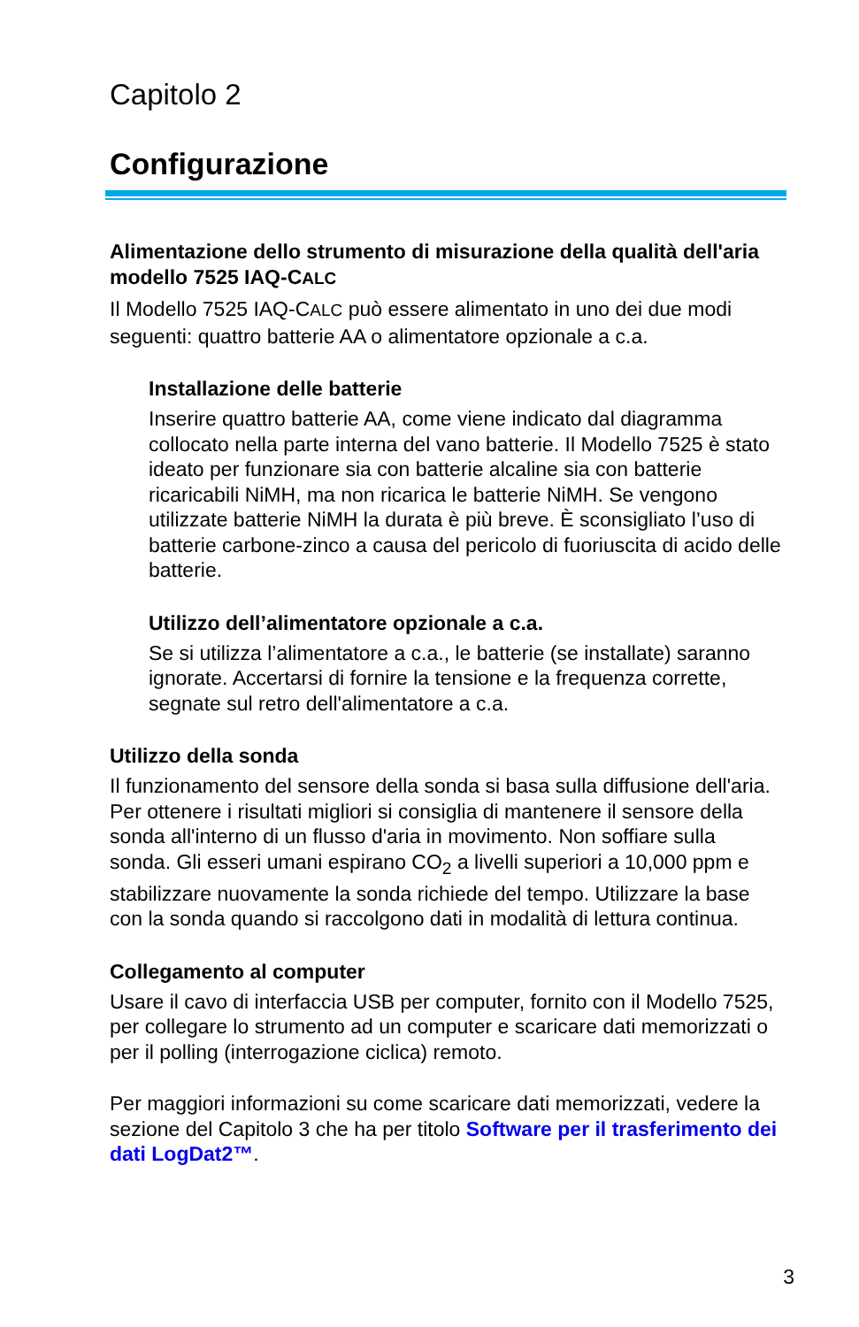Capitolo 2
Configurazione
Alimentazione dello strumento di misurazione della qualità dell'aria modello 7525 IAQ-CALC
Il Modello 7525 IAQ-CALC può essere alimentato in uno dei due modi seguenti: quattro batterie AA o alimentatore opzionale a c.a.
Installazione delle batterie
Inserire quattro batterie AA, come viene indicato dal diagramma collocato nella parte interna del vano batterie. Il Modello 7525 è stato ideato per funzionare sia con batterie alcaline sia con batterie ricaricabili NiMH, ma non ricarica le batterie NiMH. Se vengono utilizzate batterie NiMH la durata è più breve. È sconsigliato l’uso di batterie carbone-zinco a causa del pericolo di fuoriuscita di acido delle batterie.
Utilizzo dell’alimentatore opzionale a c.a.
Se si utilizza l’alimentatore a c.a., le batterie (se installate) saranno ignorate. Accertarsi di fornire la tensione e la frequenza corrette, segnate sul retro dell'alimentatore a c.a.
Utilizzo della sonda
Il funzionamento del sensore della sonda si basa sulla diffusione dell'aria. Per ottenere i risultati migliori si consiglia di mantenere il sensore della sonda all'interno di un flusso d'aria in movimento. Non soffiare sulla sonda. Gli esseri umani espirano CO<sub>2</sub> a livelli superiori a 10,000 ppm e stabilizzare nuovamente la sonda richiede del tempo. Utilizzare la base con la sonda quando si raccolgono dati in modalità di lettura continua.
Collegamento al computer
Usare il cavo di interfaccia USB per computer, fornito con il Modello 7525, per collegare lo strumento ad un computer e scaricare dati memorizzati o per il polling (interrogazione ciclica) remoto.
Per maggiori informazioni su come scaricare dati memorizzati, vedere la sezione del Capitolo 3 che ha per titolo Software per il trasferimento dei dati LogDat2™.
3